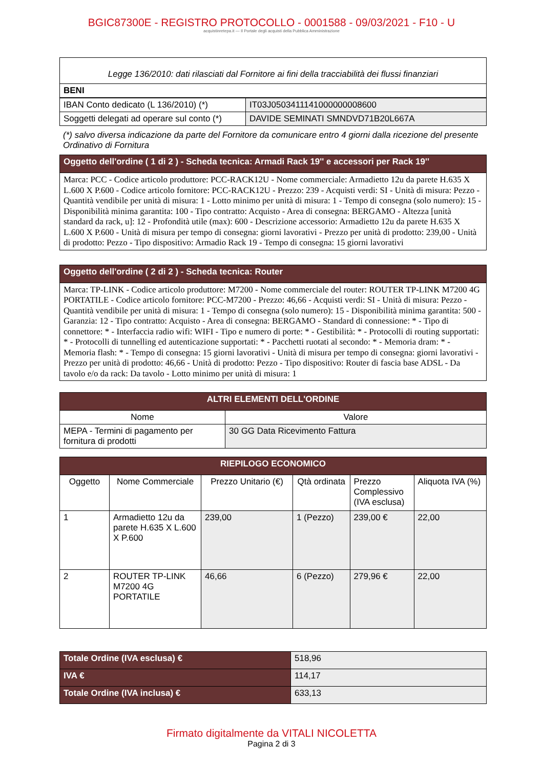BGIC87300E - REGISTRO PROTOCOLLO - 0001588 - 09/03/2021 - F10 - U
acquistinretepa.it — Il Portale degli acquisti della Pubblica Amministrazione
| Legge 136/2010: dati rilasciati dal Fornitore ai fini della tracciabilità dei flussi finanziari |
| BENI |
| IBAN Conto dedicato (L 136/2010) (*) | IT03J0503411141000000008600 |
| Soggetti delegati ad operare sul conto (*) | DAVIDE SEMINATI SMNDVD71B20L667A |
(*) salvo diversa indicazione da parte del Fornitore da comunicare entro 4 giorni dalla ricezione del presente Ordinativo di Fornitura
| Oggetto dell'ordine ( 1 di 2 ) - Scheda tecnica: Armadi Rack 19'' e accessori per Rack 19'' |
| Marca: PCC - Codice articolo produttore: PCC-RACK12U - Nome commerciale: Armadietto 12u da parete H.635 X L.600 X P.600 - Codice articolo fornitore: PCC-RACK12U - Prezzo: 239 - Acquisti verdi: SI - Unità di misura: Pezzo - Quantità vendibile per unità di misura: 1 - Lotto minimo per unità di misura: 1 - Tempo di consegna (solo numero): 15 - Disponibilità minima garantita: 100 - Tipo contratto: Acquisto - Area di consegna: BERGAMO - Altezza [unità standard da rack, u]: 12 - Profondità utile (max): 600 - Descrizione accessorio: Armadietto 12u da parete H.635 X L.600 X P.600 - Unità di misura per tempo di consegna: giorni lavorativi - Prezzo per unità di prodotto: 239,00 - Unità di prodotto: Pezzo - Tipo dispositivo: Armadio Rack 19 - Tempo di consegna: 15 giorni lavorativi |
| Oggetto dell'ordine ( 2 di 2 ) - Scheda tecnica: Router |
| Marca: TP-LINK - Codice articolo produttore: M7200 - Nome commerciale del router: ROUTER TP-LINK M7200 4G PORTATILE - Codice articolo fornitore: PCC-M7200 - Prezzo: 46,66 - Acquisti verdi: SI - Unità di misura: Pezzo - Quantità vendibile per unità di misura: 1 - Tempo di consegna (solo numero): 15 - Disponibilità minima garantita: 500 - Garanzia: 12 - Tipo contratto: Acquisto - Area di consegna: BERGAMO - Standard di connessione: * - Tipo di connettore: * - Interfaccia radio wifi: WIFI - Tipo e numero di porte: * - Gestibilità: * - Protocolli di routing supportati: * - Protocolli di tunnelling ed autenticazione supportati: * - Pacchetti ruotati al secondo: * - Memoria dram: * - Memoria flash: * - Tempo di consegna: 15 giorni lavorativi - Unità di misura per tempo di consegna: giorni lavorativi - Prezzo per unità di prodotto: 46,66 - Unità di prodotto: Pezzo - Tipo dispositivo: Router di fascia base ADSL - Da tavolo e/o da rack: Da tavolo - Lotto minimo per unità di misura: 1 |
| ALTRI ELEMENTI DELL'ORDINE | |
| --- | --- |
| Nome | Valore |
| MEPA - Termini di pagamento per fornitura di prodotti | 30 GG Data Ricevimento Fattura |
| RIEPILOGO ECONOMICO | | | | | |
| --- | --- | --- | --- | --- | --- |
| Oggetto | Nome Commerciale | Prezzo Unitario (€) | Qtà ordinata | Prezzo Complessivo (IVA esclusa) | Aliquota IVA (%) |
| 1 | Armadietto 12u da parete H.635 X L.600 X P.600 | 239,00 | 1 (Pezzo) | 239,00 € | 22,00 |
| 2 | ROUTER TP-LINK M7200 4G PORTATILE | 46,66 | 6 (Pezzo) | 279,96 € | 22,00 |
| Totale Ordine (IVA esclusa) € | 518,96 |
| IVA € | 114,17 |
| Totale Ordine (IVA inclusa) € | 633,13 |
Firmato digitalmente da VITALI NICOLETTA
Pagina 2 di 3